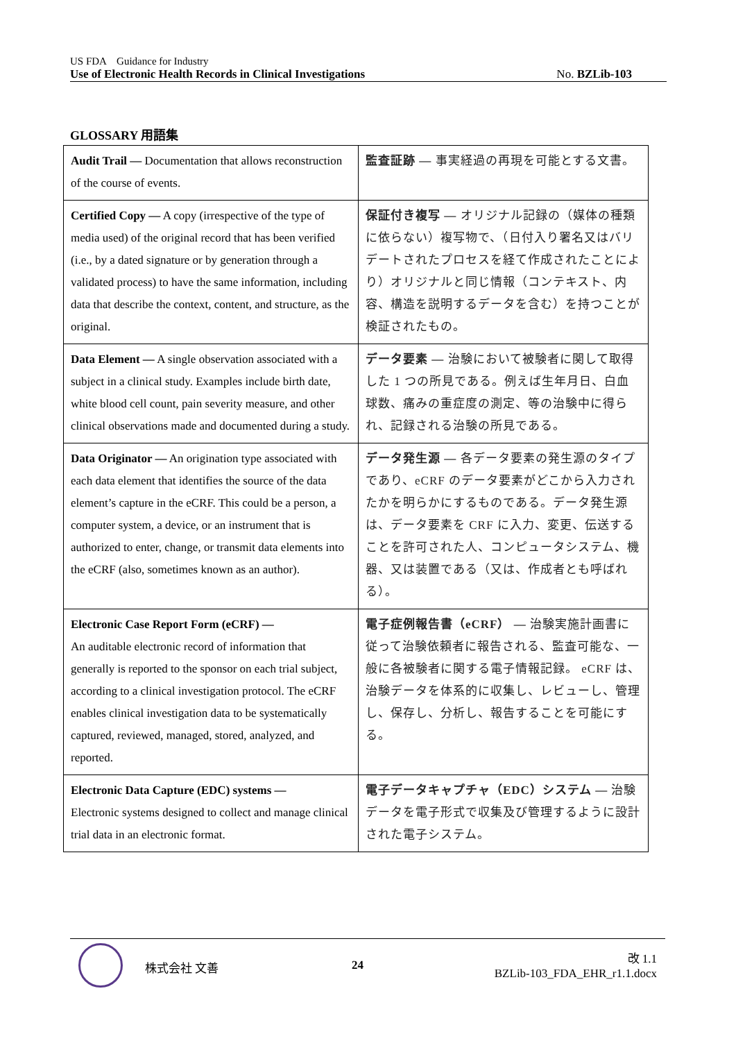US FDA　Guidance for Industry
Use of Electronic Health Records in Clinical Investigations No. BZLib-103
GLOSSARY 用語集
| Audit Trail — Documentation that allows reconstruction of the course of events. | 監査証跡 — 事実経過の再現を可能とする文書。 |
| Certified Copy — A copy (irrespective of the type of media used) of the original record that has been verified (i.e., by a dated signature or by generation through a validated process) to have the same information, including data that describe the context, content, and structure, as the original. | 保証付き複写 — オリジナル記録の（媒体の種類に依らない）複写物で、（日付入り署名又はバリデートされたプロセスを経て作成されたことにより）オリジナルと同じ情報（コンテキスト、内容、構造を説明するデータを含む）を持つことが検証されたもの。 |
| Data Element — A single observation associated with a subject in a clinical study. Examples include birth date, white blood cell count, pain severity measure, and other clinical observations made and documented during a study. | データ要素 — 治験において被験者に関して取得した 1 つの所見である。例えば生年月日、白血球数、痛みの重症度の測定、等の治験中に得られ、記録される治験の所見である。 |
| Data Originator — An origination type associated with each data element that identifies the source of the data element’s capture in the eCRF. This could be a person, a computer system, a device, or an instrument that is authorized to enter, change, or transmit data elements into the eCRF (also, sometimes known as an author). | データ発生源 — 各データ要素の発生源のタイプであり、eCRF のデータ要素がどこから入力されたかを明らかにするものである。データ発生源は、データ要素を CRF に入力、変更、伝送することを許可された人、コンピュータシステム、機器、又は装置である（又は、作成者とも呼ばれる）。 |
| Electronic Case Report Form (eCRF) — An auditable electronic record of information that generally is reported to the sponsor on each trial subject, according to a clinical investigation protocol. The eCRF enables clinical investigation data to be systematically captured, reviewed, managed, stored, analyzed, and reported. | 電子症例報告書（eCRF） — 治験実施計画書に従って治験依頼者に報告される、監査可能な、一般に各被験者に関する電子情報記録。 eCRF は、治験データを体系的に収集し、レビューし、管理し、保存し、分析し、報告することを可能にする。 |
| Electronic Data Capture (EDC) systems — Electronic systems designed to collect and manage clinical trial data in an electronic format. | 電子データキャプチャ（EDC）システム — 治験データを電子形式で収集及び管理するように設計された電子システム。 |
株式会社 文善 24
改 1.1
BZLib-103_FDA_EHR_r1.1.docx